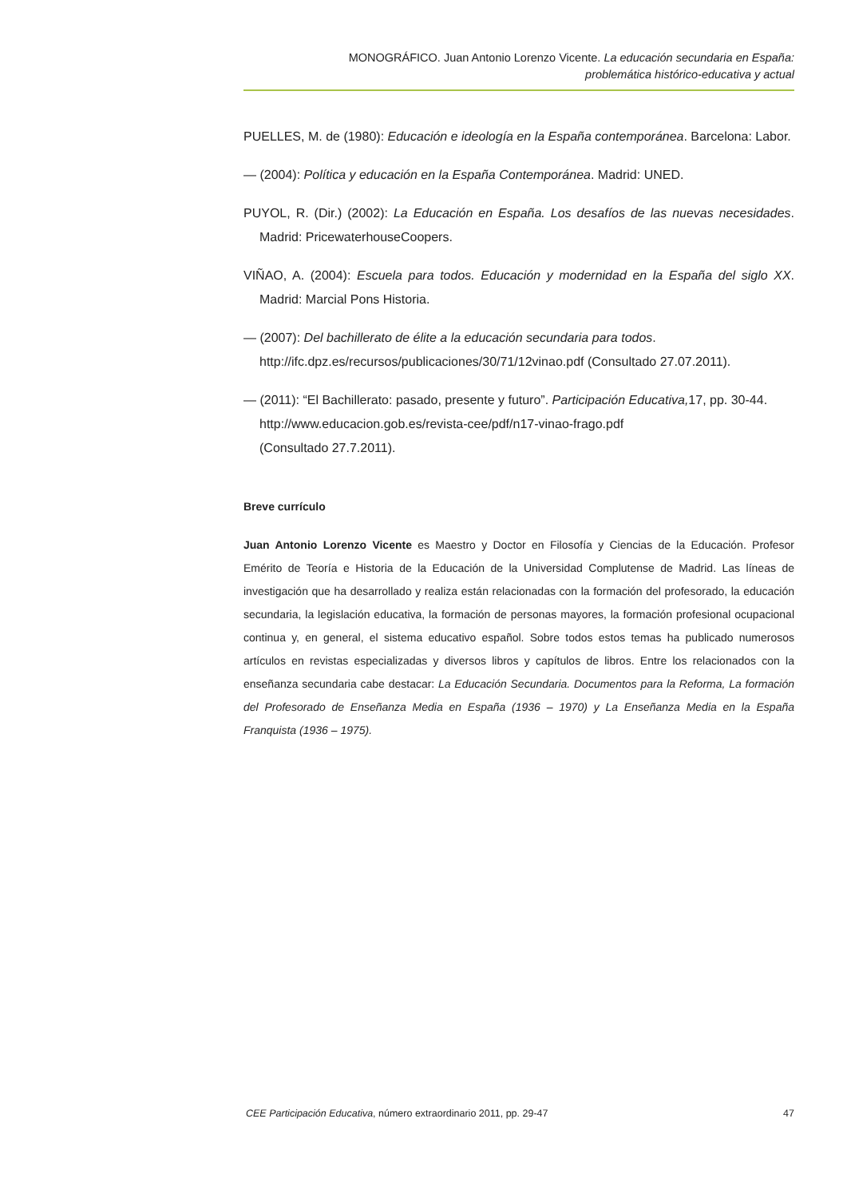MONOGRÁFICO. Juan Antonio Lorenzo Vicente. La educación secundaria en España:
problemática histórico-educativa y actual
PUELLES, M. de (1980): Educación e ideología en la España contemporánea. Barcelona: Labor.
— (2004): Política y educación en la España Contemporánea. Madrid: UNED.
PUYOL, R. (Dir.) (2002): La Educación en España. Los desafíos de las nuevas necesidades. Madrid: PricewaterhouseCoopers.
VIÑAO, A. (2004): Escuela para todos. Educación y modernidad en la España del siglo XX. Madrid: Marcial Pons Historia.
— (2007): Del bachillerato de élite a la educación secundaria para todos.
http://ifc.dpz.es/recursos/publicaciones/30/71/12vinao.pdf (Consultado 27.07.2011).
— (2011): “El Bachillerato: pasado, presente y futuro”. Participación Educativa, 17, pp. 30-44.
http://www.educacion.gob.es/revista-cee/pdf/n17-vinao-frago.pdf
(Consultado 27.7.2011).
Breve currículo
Juan Antonio Lorenzo Vicente es Maestro y Doctor en Filosofía y Ciencias de la Educación. Profesor Emérito de Teoría e Historia de la Educación de la Universidad Complutense de Madrid. Las líneas de investigación que ha desarrollado y realiza están relacionadas con la formación del profesorado, la educación secundaria, la legislación educativa, la formación de personas mayores, la formación profesional ocupacional continua y, en general, el sistema educativo español. Sobre todos estos temas ha publicado numerosos artículos en revistas especializadas y diversos libros y capítulos de libros. Entre los relacionados con la enseñanza secundaria cabe destacar: La Educación Secundaria. Documentos para la Reforma, La formación del Profesorado de Enseñanza Media en España (1936 – 1970) y La Enseñanza Media en la España Franquista (1936 – 1975).
CEE Participación Educativa, número extraordinario 2011, pp. 29-47 47